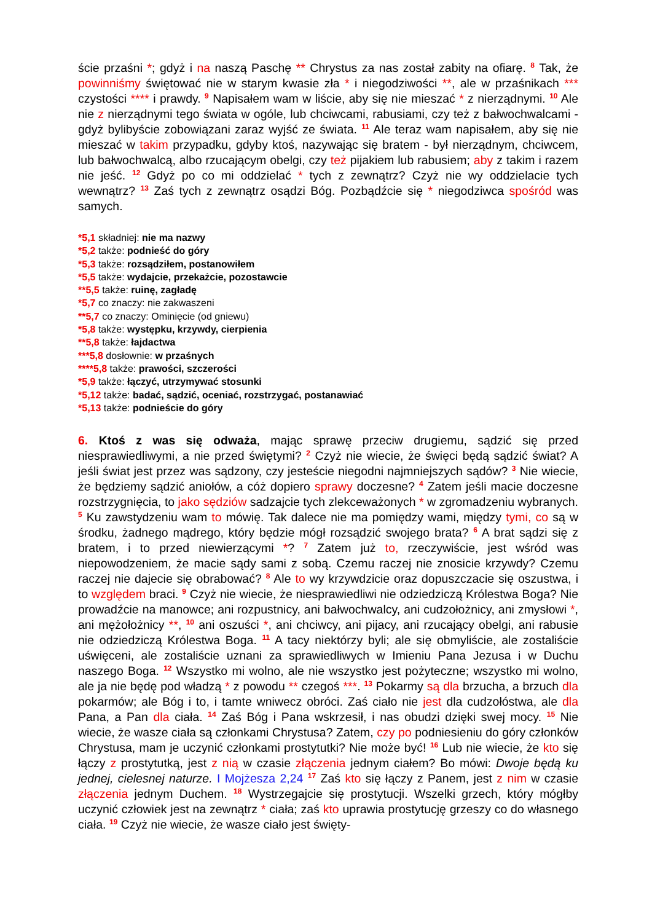ście przaśni *; gdyż i na naszą Paschę ** Chrystus za nas został zabity na ofiarę. <sup>8</sup> Tak, że powinniśmy świętować nie w starym kwasie zła * i niegodziwości **, ale w przaśnikach *** czystości **** i prawdy. <sup>9</sup> Napisałem wam w liście, aby się nie mieszać * z nierządnymi. <sup>10</sup> Ale nie z nierządnymi tego świata w ogóle, lub chciwcami, rabusiami, czy też z bałwochwalcami - gdyż bylibyście zobowiązani zaraz wyjść ze świata. <sup>11</sup> Ale teraz wam napisałem, aby się nie mieszać w takim przypadku, gdyby ktoś, nazywając się bratem - był nierządnym, chciwcem, lub bałwochwalcą, albo rzucającym obelgi, czy też pijakiem lub rabusiem; aby z takim i razem nie jeść. <sup>12</sup> Gdyż po co mi oddzielać * tych z zewnątrz? Czyż nie wy oddzielacie tych wewnątrz? <sup>13</sup> Zaś tych z zewnątrz osądzi Bóg. Pozbądźcie się * niegodziwca spośród was samych.
*5,1 składniej: nie ma nazwy
*5,2 także: podnieść do góry
*5,3 także: rozsądziłem, postanowiłem
*5,5 także: wydajcie, przekażcie, pozostawcie
**5,5 także: ruinę, zagładę
*5,7 co znaczy: nie zakwaszeni
**5,7 co znaczy: Ominięcie (od gniewu)
*5,8 także: występku, krzywdy, cierpienia
**5,8 także: łajdactwa
***5,8 dosłownie: w przaśnych
****5,8 także: prawości, szczerości
*5,9 także: łączyć, utrzymywać stosunki
*5,12 także: badać, sądzić, oceniać, rozstrzygać, postanawiać
*5,13 także: podnieście do góry
6. Ktoś z was się odważa, mając sprawę przeciw drugiemu, sądzić się przed niesprawiedliwymi, a nie przed świętymi? <sup>2</sup> Czyż nie wiecie, że święci będą sądzić świat? A jeśli świat jest przez was sądzony, czy jesteście niegodni najmniejszych sądów? <sup>3</sup> Nie wiecie, że będziemy sądzić aniołów, a cóż dopiero sprawy doczesne? <sup>4</sup> Zatem jeśli macie doczesne rozstrzygnięcia, to jako sędziów sadzajcie tych zlekceważonych * w zgromadzeniu wybranych. <sup>5</sup> Ku zawstydzeniu wam to mówię. Tak dalece nie ma pomiędzy wami, między tymi, co są w środku, żadnego mądrego, który będzie mógł rozsądzić swojego brata? <sup>6</sup> A brat sądzi się z bratem, i to przed niewierzącymi *? <sup>7</sup> Zatem już to, rzeczywiście, jest wśród was niepowodzeniem, że macie sądy sami z sobą. Czemu raczej nie znosicie krzywdy? Czemu raczej nie dajecie się obrabować? <sup>8</sup> Ale to wy krzywdzicie oraz dopuszczacie się oszustwa, i to względem braci. <sup>9</sup> Czyż nie wiecie, że niesprawiedliwi nie odziedziczą Królestwa Boga? Nie prowadźcie na manowce; ani rozpustnicy, ani bałwochwalcy, ani cudzołożnicy, ani zmysłowi *, ani mężołożnicy **, <sup>10</sup> ani oszuści *, ani chciwcy, ani pijacy, ani rzucający obelgi, ani rabusie nie odziedziczą Królestwa Boga. <sup>11</sup> A tacy niektórzy byli; ale się obmyliście, ale zostaliście uświęceni, ale zostaliście uznani za sprawiedliwych w Imieniu Pana Jezusa i w Duchu naszego Boga. <sup>12</sup> Wszystko mi wolno, ale nie wszystko jest pożyteczne; wszystko mi wolno, ale ja nie będę pod władzą * z powodu ** czegoś ***. <sup>13</sup> Pokarmy są dla brzucha, a brzuch dla pokarmów; ale Bóg i to, i tamte wniwecz obróci. Zaś ciało nie jest dla cudzołóstwa, ale dla Pana, a Pan dla ciała. <sup>14</sup> Zaś Bóg i Pana wskrzesił, i nas obudzi dzięki swej mocy. <sup>15</sup> Nie wiecie, że wasze ciała są członkami Chrystusa? Zatem, czy po podniesieniu do góry członków Chrystusa, mam je uczynić członkami prostytutki? Nie może być! <sup>16</sup> Lub nie wiecie, że kto się łączy z prostytutką, jest z nią w czasie złączenia jednym ciałem? Bo mówi: Dwoje będą ku jednej, cielesnej naturze. I Mojżesza 2,24 <sup>17</sup> Zaś kto się łączy z Panem, jest z nim w czasie złączenia jednym Duchem. <sup>18</sup> Wystrzegajcie się prostytucji. Wszelki grzech, który mógłby uczynić człowiek jest na zewnątrz * ciała; zaś kto uprawia prostytucję grzeszy co do własnego ciała. <sup>19</sup> Czyż nie wiecie, że wasze ciało jest święty-